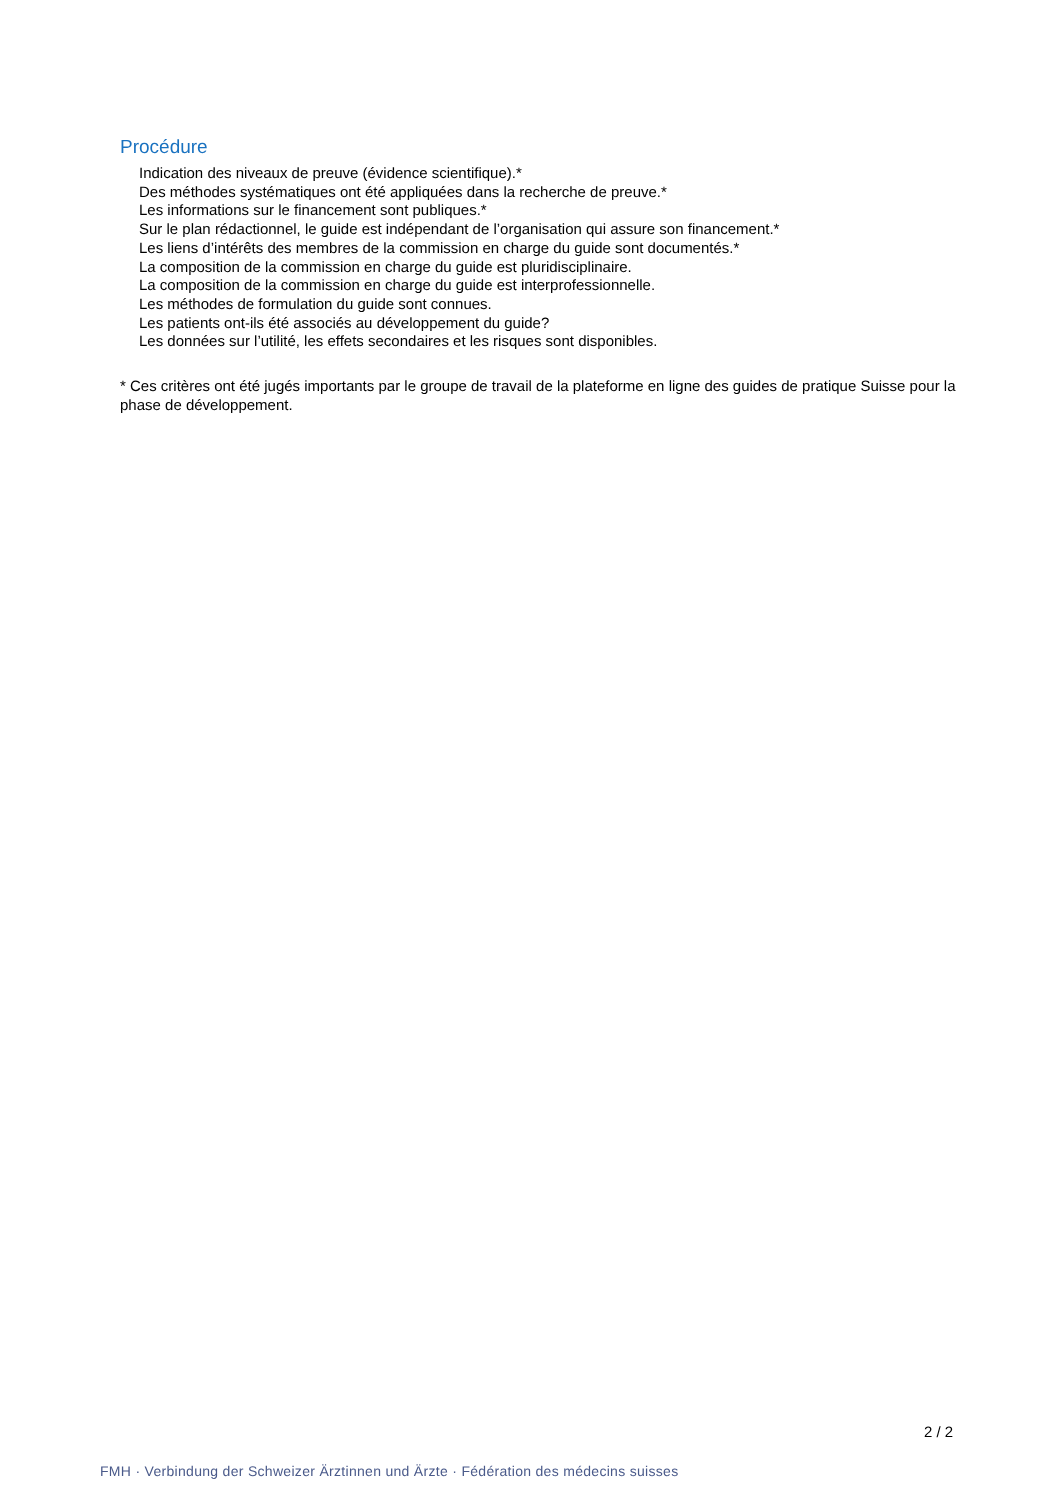Procédure
Indication des niveaux de preuve (évidence scientifique).*
Des méthodes systématiques ont été appliquées dans la recherche de preuve.*
Les informations sur le financement sont publiques.*
Sur le plan rédactionnel, le guide est indépendant de l’organisation qui assure son financement.*
Les liens d’intérêts des membres de la commission en charge du guide sont documentés.*
La composition de la commission en charge du guide est pluridisciplinaire.
La composition de la commission en charge du guide est interprofessionnelle.
Les méthodes de formulation du guide sont connues.
Les patients ont-ils été associés au développement du guide?
Les données sur l’utilité, les effets secondaires et les risques sont disponibles.
* Ces critères ont été jugés importants par le groupe de travail de la plateforme en ligne des guides de pratique Suisse pour la phase de développement.
2 / 2
FMH · Verbindung der Schweizer Ärztinnen und Ärzte · Fédération des médecins suisses